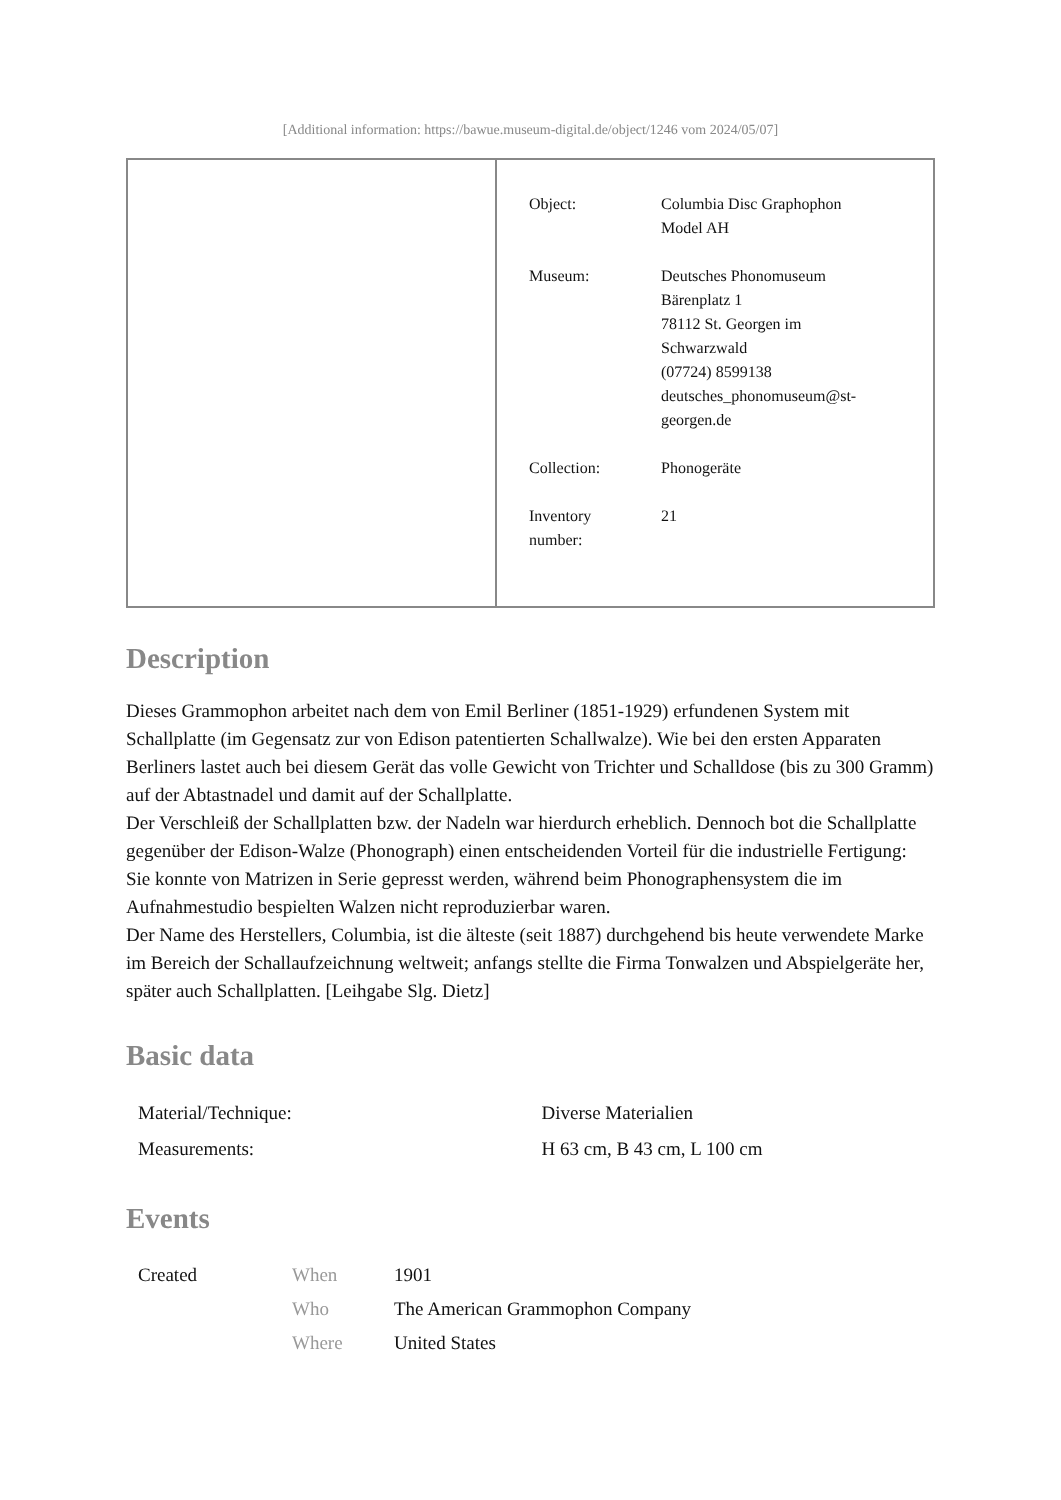[Additional information: https://bawue.museum-digital.de/object/1246 vom 2024/05/07]
| | / Object: / Columbia Disc Graphophon Model AH / / Museum: / Deutsches Phonomuseum Bärenplatz 1 78112 St. Georgen im Schwarzwald (07724) 8599138 deutsches_phonomuseum@st- georgen.de / / Collection: / Phonogeräte / / Inventory number: / 21 / |
Description
Dieses Grammophon arbeitet nach dem von Emil Berliner (1851-1929) erfundenen System mit Schallplatte (im Gegensatz zur von Edison patentierten Schallwalze). Wie bei den ersten Apparaten Berliners lastet auch bei diesem Gerät das volle Gewicht von Trichter und Schalldose (bis zu 300 Gramm) auf der Abtastnadel und damit auf der Schallplatte.
Der Verschleiß der Schallplatten bzw. der Nadeln war hierdurch erheblich. Dennoch bot die Schallplatte gegenüber der Edison-Walze (Phonograph) einen entscheidenden Vorteil für die industrielle Fertigung: Sie konnte von Matrizen in Serie gepresst werden, während beim Phonographensystem die im Aufnahmestudio bespielten Walzen nicht reproduzierbar waren.
Der Name des Herstellers, Columbia, ist die älteste (seit 1887) durchgehend bis heute verwendete Marke im Bereich der Schallaufzeichnung weltweit; anfangs stellte die Firma Tonwalzen und Abspielgeräte her, später auch Schallplatten. [Leihgabe Slg. Dietz]
Basic data
| Material/Technique: | Diverse Materialien |
| Measurements: | H 63 cm, B 43 cm, L 100 cm |
Events
| Created | When | 1901 |
| | Who | The American Grammophon Company |
| | Where | United States |